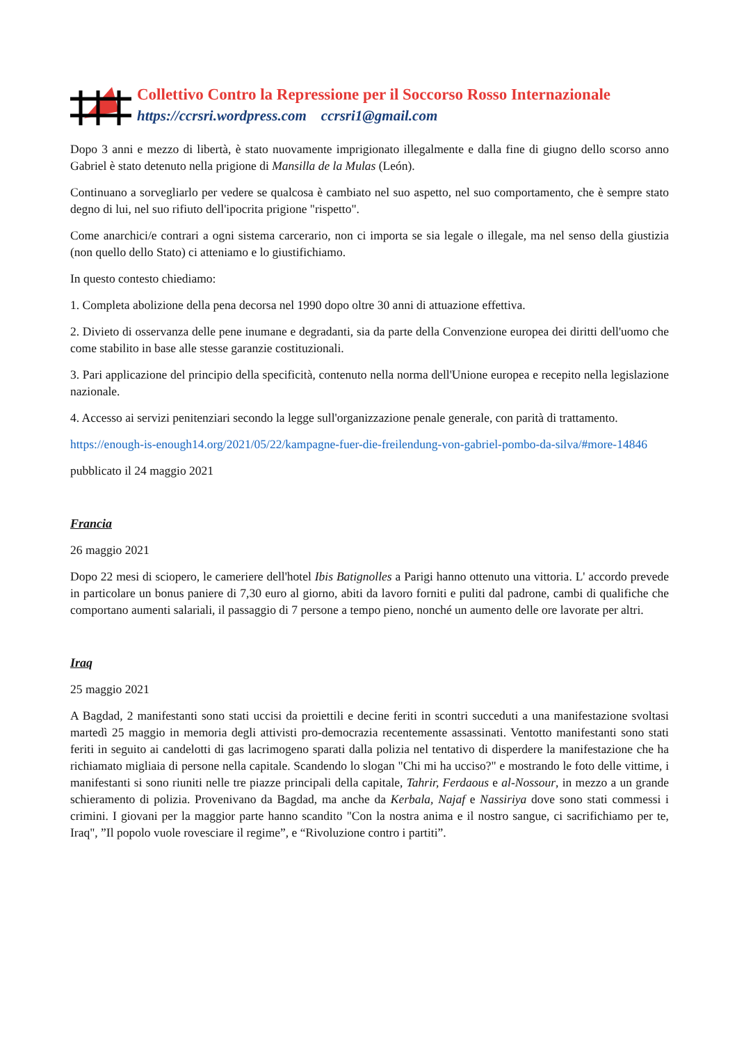Collettivo Contro la Repressione per il Soccorso Rosso Internazionale
https://ccrsri.wordpress.com ccrsri1@gmail.com
Dopo 3 anni e mezzo di libertà, è stato nuovamente imprigionato illegalmente e dalla fine di giugno dello scorso anno Gabriel è stato detenuto nella prigione di Mansilla de la Mulas (León).
Continuano a sorvegliarlo per vedere se qualcosa è cambiato nel suo aspetto, nel suo comportamento, che è sempre stato degno di lui, nel suo rifiuto dell'ipocrita prigione "rispetto".
Come anarchici/e contrari a ogni sistema carcerario, non ci importa se sia legale o illegale, ma nel senso della giustizia (non quello dello Stato) ci atteniamo e lo giustifichiamo.
In questo contesto chiediamo:
1. Completa abolizione della pena decorsa nel 1990 dopo oltre 30 anni di attuazione effettiva.
2. Divieto di osservanza delle pene inumane e degradanti, sia da parte della Convenzione europea dei diritti dell'uomo che come stabilito in base alle stesse garanzie costituzionali.
3. Pari applicazione del principio della specificità, contenuto nella norma dell'Unione europea e recepito nella legislazione nazionale.
4. Accesso ai servizi penitenziari secondo la legge sull'organizzazione penale generale, con parità di trattamento.
https://enough-is-enough14.org/2021/05/22/kampagne-fuer-die-freilendung-von-gabriel-pombo-da-silva/#more-14846
pubblicato il 24 maggio 2021
Francia
26 maggio 2021
Dopo 22 mesi di sciopero, le cameriere dell'hotel Ibis Batignolles a Parigi hanno ottenuto una vittoria. L' accordo prevede in particolare un bonus paniere di 7,30 euro al giorno, abiti da lavoro forniti e puliti dal padrone, cambi di qualifiche che comportano aumenti salariali, il passaggio di 7 persone a tempo pieno, nonché un aumento delle ore lavorate per altri.
Iraq
25 maggio 2021
A Bagdad, 2 manifestanti sono stati uccisi da proiettili e decine feriti in scontri succeduti a una manifestazione svoltasi martedì 25 maggio in memoria degli attivisti pro-democrazia recentemente assassinati. Ventotto manifestanti sono stati feriti in seguito ai candelotti di gas lacrimogeno sparati dalla polizia nel tentativo di disperdere la manifestazione che ha richiamato migliaia di persone nella capitale. Scandendo lo slogan "Chi mi ha ucciso?" e mostrando le foto delle vittime, i manifestanti si sono riuniti nelle tre piazze principali della capitale, Tahrir, Ferdaous e al-Nossour, in mezzo a un grande schieramento di polizia. Provenivano da Bagdad, ma anche da Kerbala, Najaf e Nassiriya dove sono stati commessi i crimini. I giovani per la maggior parte hanno scandito "Con la nostra anima e il nostro sangue, ci sacrifichiamo per te, Iraq", ”Il popolo vuole rovesciare il regime”, e “Rivoluzione contro i partiti”.